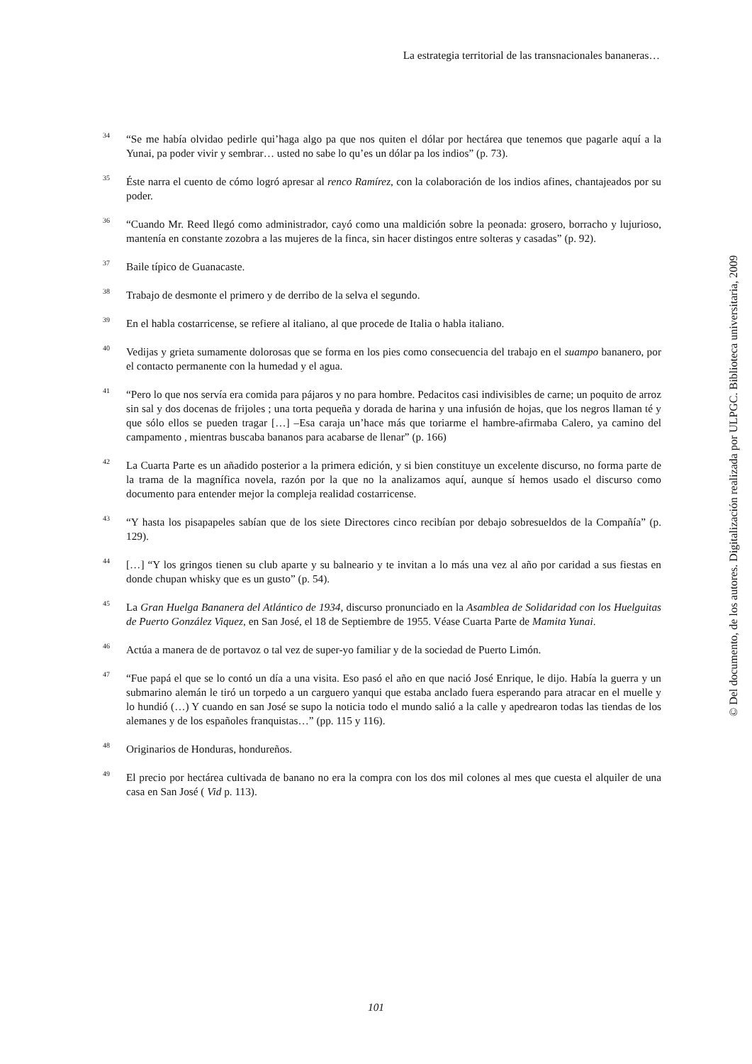La estrategia territorial de las transnacionales bananeras…
<sup>34</sup>
“Se me había olvidao pedirle qui’haga algo pa que nos quiten el dólar por hectárea que tenemos que pagarle aquí a la Yunai, pa poder vivir y sembrar… usted no sabe lo qu’es un dólar pa los indios” (p. 73).
<sup>35</sup>
Éste narra el cuento de cómo logró apresar al renco Ramírez, con la colaboración de los indios afines, chantajeados por su poder.
<sup>36</sup>
“Cuando Mr. Reed llegó como administrador, cayó como una maldición sobre la peonada: grosero, borracho y lujurioso, mantenía en constante zozobra a las mujeres de la finca, sin hacer distingos entre solteras y casadas” (p. 92).
<sup>37</sup>
Baile típico de Guanacaste.
<sup>38</sup>
Trabajo de desmonte el primero y de derribo de la selva el segundo.
<sup>39</sup>
En el habla costarricense, se refiere al italiano, al que procede de Italia o habla italiano.
<sup>40</sup>
Vedijas y grieta sumamente dolorosas que se forma en los pies como consecuencia del trabajo en el suampo bananero, por el contacto permanente con la humedad y el agua.
<sup>41</sup>
“Pero lo que nos servía era comida para pájaros y no para hombre. Pedacitos casi indivisibles de carne; un poquito de arroz sin sal y dos docenas de frijoles ; una torta pequeña y dorada de harina y una infusión de hojas, que los negros llaman té y que sólo ellos se pueden tragar […] –Esa caraja un’hace más que toriarme el hambre-afirmaba Calero, ya camino del campamento , mientras buscaba bananos para acabarse de llenar” (p. 166)
<sup>42</sup>
La Cuarta Parte es un añadido posterior a la primera edición, y si bien constituye un excelente discurso, no forma parte de la trama de la magnífica novela, razón por la que no la analizamos aquí, aunque sí hemos usado el discurso como documento para entender mejor la compleja realidad costarricense.
<sup>43</sup>
“Y hasta los pisapapeles sabían que de los siete Directores cinco recibían por debajo sobresueldos de la Compañía” (p. 129).
<sup>44</sup>
[…] “Y los gringos tienen su club aparte y su balneario y te invitan a lo más una vez al año por caridad a sus fiestas en donde chupan whisky que es un gusto” (p. 54).
<sup>45</sup>
La Gran Huelga Bananera del Atlántico de 1934, discurso pronunciado en la Asamblea de Solidaridad con los Huelguitas de Puerto González Viquez, en San José, el 18 de Septiembre de 1955. Véase Cuarta Parte de Mamita Yunai.
<sup>46</sup>
Actúa a manera de de portavoz o tal vez de super-yo familiar y de la sociedad de Puerto Limón.
<sup>47</sup>
“Fue papá el que se lo contó un día a una visita. Eso pasó el año en que nació José Enrique, le dijo. Había la guerra y un submarino alemán le tiró un torpedo a un carguero yanqui que estaba anclado fuera esperando para atracar en el muelle y lo hundió (…) Y cuando en san José se supo la noticia todo el mundo salió a la calle y apedrearon todas las tiendas de los alemanes y de los españoles franquistas…” (pp. 115 y 116).
<sup>48</sup>
Originarios de Honduras, hondureños.
<sup>49</sup>
El precio por hectárea cultivada de banano no era la compra con los dos mil colones al mes que cuesta el alquiler de una casa en San José ( Vid p. 113).
© Del documento, de los autores. Digitalización realizada por ULPGC. Biblioteca universitaria, 2009
101